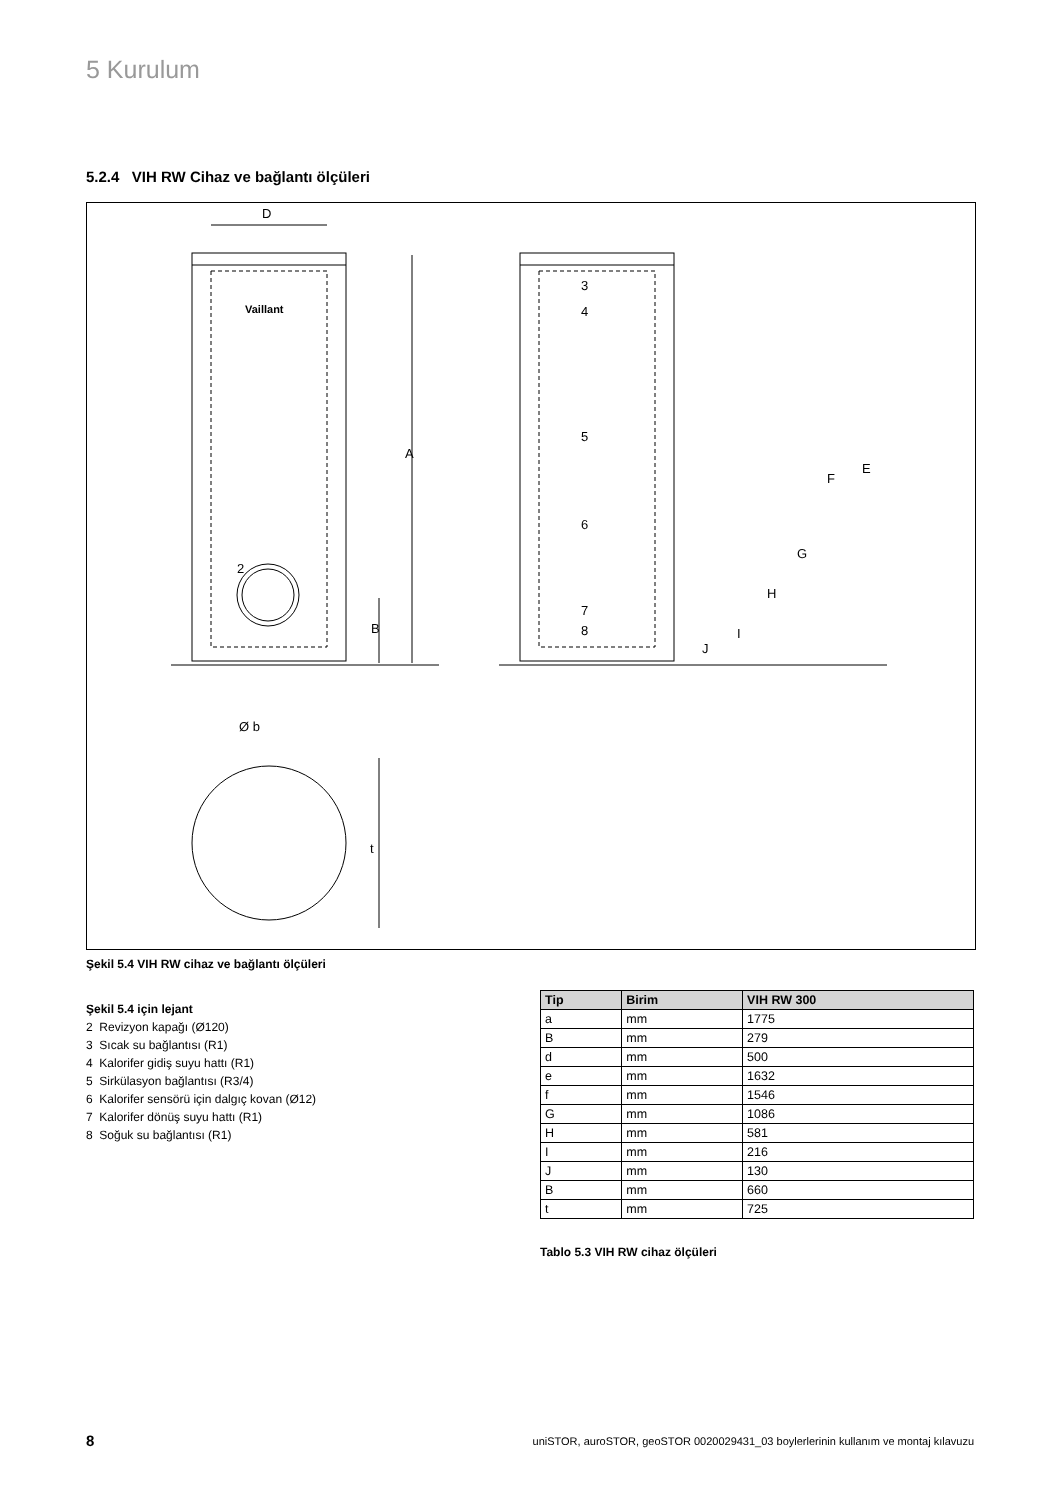5 Kurulum
5.2.4 VIH RW Cihaz ve bağlantı ölçüleri
Vaillant
2
A
B
D
3
4
5
6
7
8
E
F
G
H
I
J
Ø b
t
Şekil 5.4 VIH RW cihaz ve bağlantı ölçüleri
Şekil 5.4 için lejant
2 Revizyon kapağı (Ø120)
3 Sıcak su bağlantısı (R1)
4 Kalorifer gidiş suyu hattı (R1)
5 Sirkülasyon bağlantısı (R3/4)
6 Kalorifer sensörü için dalgıç kovan (Ø12)
7 Kalorifer dönüş suyu hattı (R1)
8 Soğuk su bağlantısı (R1)
| Tip | Birim | VIH RW 300 |
| --- | --- | --- |
| a | mm | 1775 |
| B | mm | 279 |
| d | mm | 500 |
| e | mm | 1632 |
| f | mm | 1546 |
| G | mm | 1086 |
| H | mm | 581 |
| I | mm | 216 |
| J | mm | 130 |
| B | mm | 660 |
| t | mm | 725 |
Tablo 5.3 VIH RW cihaz ölçüleri
8
uniSTOR, auroSTOR, geoSTOR 0020029431_03 boylerlerinin kullanım ve montaj kılavuzu